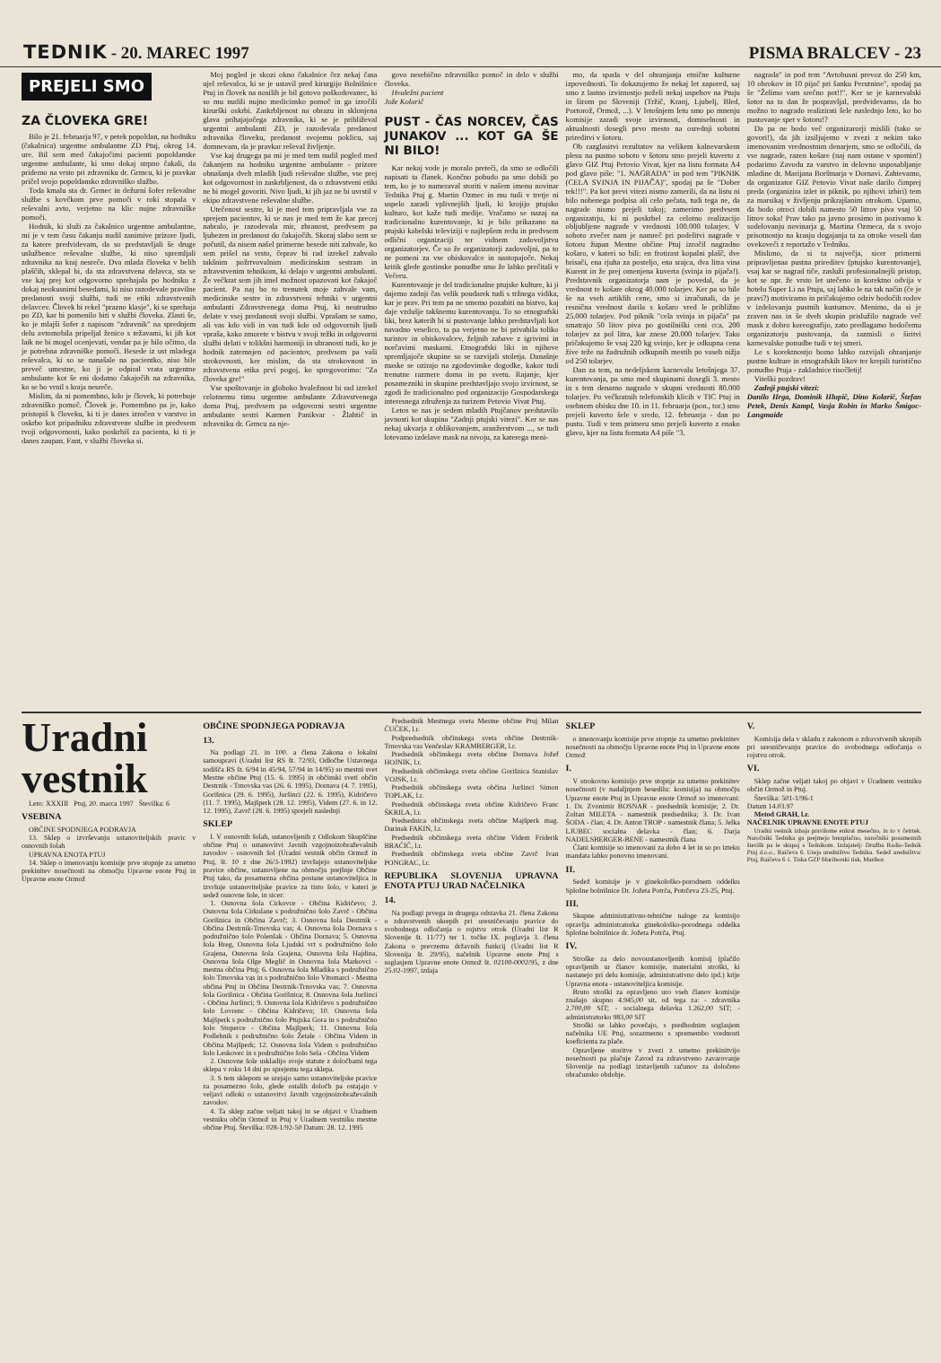TEDNIK - 20. MAREC 1997 PISMA BRALCEV - 23
PREJELI SMO
ZA ČLOVEKA GRE!
Bilo je 21. februarja 97, v petek popoldan, na hodniku (čakalnica) urgentne ambulantne ZD Ptuj, okrog 14. ure. Bil sem med čakajočimi pacienti popoldanske urgentne ambulante, ki smo dokaj strpno čakali, da pridemo na vrsto pri zdravniku dr. Grmcu, ki je pravkar pričel svojo popoldansko zdravniško službo.
Toda kmalu sta dr. Grmec in dežurni šofer reševalne službe s kovčkom prve pomoči v roki stopala v reševalni avto, verjetno na klic nujne zdravniške pomoči.
Hodnik, ki služi za čakalnico urgentne ambulantne, mi je v tem času čakanju nudil zanimive prizore ljudi, za katere predvidevam, da so predstavljali še druge uslužbence reševalne službe, ki niso spremljali zdravnika na kraj nesreče. Dva mlada človeka v belih plaščih, sklepal bi, da sta zdravstvena delavca, sta se vse kaj prej kot odgovorno sprehajala po hodniku z dokaj neokusnimi besedami, ki niso razodevale pravilne predanosti svoji službi, tudi ne etiki zdravstvenih delavcev. Človek bi rekel "prazno klasje", ki se sprehaja po ZD, kar bi pomenilo biti v službi človeka. Zlasti še, ko je mlajši šofer z napisom "zdravnik" na sprednjem delu avtomobila pripeljal ženico s težavami, ki jih kot laik ne bi mogel ocenjevati, vendar pa je bilo očitno, da je potrebna zdravniške pomoči. Besede iz ust mladega reševalca, ki so se nanašale na pacientko, niso bile preveč umestne, ko ji je odpiral vrata urgentne ambulante kot še eni dodatno čakajočih na zdravnika, ko se bo vrnil s kraja nesreče.
Mislim, da ni pomembno, kdo je človek, ki potrebuje zdravniško pomoč. Človek je. Pomembno pa je, kako pristopiš k človeku, ki ti je danes izročen v varstvo in oskrbo kot pripadniku zdravstvene službe in predvsem tvoji odgovornosti, kako poskrbiš za pacienta, ki ti je danes zaupan. Fant, v službi človeka si.
Moj pogled je skozi okno čakalnice čez nekaj časa ujel reševalca, ki se je ustavil pred kirurgijo Bolnišnice Ptuj in človek na nosilih je bil gotovo poškodovanec, ki so mu nudili nujno medicinsko pomoč in ga izročili kirurški oskrbi. Zaskrbljenost na obrazu in sklonjena glava prihajajočega zdravnika, ki se je približeval urgentni ambulanti ZD, je razodevala predanost zdravnika človeku, predanost svojemu poklicu, saj domnevam, da je pravkar reševal življenje.
Vse kaj drugega pa mi je med tem nudil pogled med čakanjem na hodniku urgentne ambulante - prizore obnašanja dveh mladih ljudi reševalne službe, vse prej kot odgovornost in zaskrbljenost, da o zdravstveni etiki ne bi mogel govoriti. Nivo ljudi, ki jih jaz ne bi uvrstil v ekipo zdravstvene reševalne službe.
Utečenost sestre, ki je med tem pripravljala vse za sprejem pacientov, ki se nas je med tem že kar precej nabralo, je razodevala mir, zbranost, predvsem pa ljubezen in predanost do čakajočih. Skoraj slabo sem se počutil, da nisem našel primerne besede niti zahvale, ko sem prišel na vrsto, čeprav bi rad izrekel zahvalo takšnim požrtvovalnim medicinskim sestram in zdravstvenim tehnikom, ki delajo v urgentni ambulanti. Že večkrat sem jih imel možnost opazovati kot čakajoč pacient. Pa naj bo to trenutek moje zahvale vam, medicinske sestre in zdravstveni tehniki v urgentni ambulanti Zdravstvenega doma Ptuj, ki neutrudno delate v vsej predanosti svoji službi. Vprašam se samo, ali vas kdo vidi in vas tudi kdo od odgovornih ljudi vpraša, kako zmorete v bistvu v svoji težki in odgovorni službi delati v tolikšni harmoniji in ubranosti tudi, ko je hodnik zatemnjen od pacientov, predvsem pa vaši strokovnosti, ker mislim, da sta strokovnost in zdravstvena etika prvi pogoj, ko spregovorimo: "Za človeka gre!"
Vse spoštovanje in globoko hvaležnost bi rad izrekel celotnemu timu urgentne ambulante Zdravstvenega doma Ptuj, predvsem pa odgovorni sestri urgentne ambulante sestri Karmen Panikvar - Žlahtič in zdravniku dr. Grmcu za nje-
govo nesebično zdravniško pomoč in delo v službi človeka.
Hvaležni pacient
Jože Kolarič
PUST - ČAS NORCEV, ČAS JUNAKOV ... KOT GA ŠE NI BILO!
Kar nekaj vode je moralo preteči, da smo se odločili napisati ta članek. Končno pobudo pa smo dobili po tem, ko je to nameraval storiti v našem imenu novinar Tednika Ptuj g. Martin Ozmec in mu tudi v tretje ni uspelo zaradi vplivnejših ljudi, ki krojijo ptujsko kulturo, kot kaže tudi medije. Vračamo se nazaj na tradicionalno kurentovanje, ki je bilo prikazano na ptujski kabelski televiziji v najlepšem redu in predvsem odlični organizaciji ter vidnem zadovoljstvu organizatorjev. Če so že organizatorji zadovoljni, pa to ne pomeni za vse obiskovalce in nastopajoče. Nekaj kritik glede gostinske ponudbe smo že lahko prečitali v Večeru.
Kurentovanje je del tradicionalne ptujske kulture, ki ji dajemo zadnji čas velik poudarek tudi s tržnega vidika, kar je prav. Pri tem pa ne smemo pozabiti na bistvo, kaj daje vzdušje takšnemu kurentovanju. To so etnografski liki, brez katerih bi si pustovanje lahko predstavljali kot navadno veselico, ta pa verjetno ne bi privabila toliko turistov in obiskovalcev, željnih zabave z igrivimi in norčavimi maskami. Etnografski liki in njihove spremljajoče skupine so se razvijali stoletja. Današnje maske se ozirajo na zgodovinske dogodke, kakor tudi trenutne razmere doma in po svetu. Rajanje, kjer posamezniki in skupine predstavljajo svojo izvirnost, se zgodi že tradicionalno pod organizacijo Gospodarskega interesnega združenja za turizem Petovio Vivat Ptuj.
Letos se nas je sedem mladih Ptujčanov predstavilo javnosti kot skupina "Zadnji ptujski vitezi". Ker se nas nekaj ukvarja z oblikovanjem, aranžerstvom ..., se tudi lotevamo izdelave mask na nivoju, za katerega meni-
mo, da spada v del ohranjanja etnične kulturne izpovednosti. To dokazujemo že nekaj let zapored, saj smo z lastno izvirnostjo poželi nekaj uspehov na Ptuju in širom po Sloveniji (Tržič, Kranj, Ljubelj, Bled, Portorož, Ormož, ...). V letošnjem letu smo po mnenju komisije zaradi svoje izvirnosti, domiselnosti in aktualnosti dosegli prvo mesto na osrednji sobotni prireditvi v šotoru.
Ob razglasitvi rezultatov na velikem kalnevarskem plesu na pustno soboto v šotoru smo prejeli kuverto z glavo GIZ Ptuj Petovio Vivat, kjer na listu formata A4 pod glavo piše: "1. NAGRADA" in pod tem "PIKNIK (CELA SVINJA IN PIJAČA)", spodaj pa še "Dober tek!!!". Pa kot previ vitezi nismo zamerili, da na listu ni bilo nobenega podpisa ali celo pečata, tudi tega ne, da nagrade nismo prejeli takoj; zamerimo predvsem organizatrju, ki ni poskrbel za celotno realizacijo obljubljene nagrade v vrednosti 100.000 tolarjev. V soboto zvečer nam je namreč pri podelitvi nagrade v šotoru župan Mestne občine Ptuj izročil nagradno košaro, v kateri so bili: en frotirast kopalni plašč, dve brisači, ena rjuha za posteljo, ena srajca, dva litra vina Kurent in že prej omenjena kuverta (svinja in pijača!). Predstavnik organizatorja nam je povedal, da je vrednost te košare okrog 40.000 tolarjev. Ker pa so bile še na vseh artiklih cene, smo si izračunali, da je resnična vrednost darila s košaro vred le približno 25.000 tolarjev. Pod piknik "cela svinja in pijača" pa smatrajo 50 litov piva po gostilniški ceni cca. 200 tolarjev za pol litra, kar znese 20.000 tolarjev. Tako pričakujemo še vsaj 220 kg svinjo, ker je odkupna cena žive teže na žadružnih odkupnih mestih po vaseh nižja od 250 tolarjev.
Dan za tem, na nedeljskem karnevalu letošnjega 37. kurentovanja, pa smo med skupinami dosegli 3. mesto in s tem denarno nagrado v skupni vrednosti 80.000 tolarjev. Po večkratnih telefonskih klicih v TIC Ptuj in osebnem obisku dne 10. in 11. februarja (pon., tor.) smo prejeli kuverto šele v sredo, 12. februarja - dan po pustu. Tudi v tem primeru smo prejeli kuverto z enako glavo, kjer na listu formata A4 piše "3.
nagrada" in pod tem "Avtobusni prevoz do 250 km, 10 obrokov in 10 pijač pri šanku Perutnine", spodaj pa še "Želimo vam srečno pot!!". Ker se je karnevalski šotor na ta dan že pospravljal, predvidevamo, da bo možno to nagrado realizirati šele naslednjo leto, ko bo pustovanje spet v šotoru!?
Da pa ne bodo več organizarorji mislili (tako se govori!), da jih izsiljujemo v zvezi z nekim tako imenovanim vrednostnim denarjem, smo se odločili, da vse nagrade, razen košare (naj nam ostane v spomin!) podarimo Zavodu za varstvo in delovno usposabljanje mladine dr. Marijana Borštnarja v Dornavi. Zahtevamo, da organizator GIZ Petovio Vivat naše darilo čimprej preda (organizira izlet in piknik, po njihovi izbiri) tem za marsikaj v življenju prikrajšanim otrokom. Upamo, da bodo otroci dobili namesto 50 litrov piva vsaj 50 litrov soka! Prav tako pa javno prosimo in pozivamo k sodelovanju novinarja g. Martina Ozmeca, da s svojo prisotnostjo na krasju dogajanja ta za otroke veseli dan ovekoveči z reportažo v Tedniku.
Mislimo, da si ta največja, sicer primerni pripravljenaa pustna prireditev (ptujsko kurentovanje), vsaj kar se nagrad tiče, zasluži profesionalnejši pristop, kot se npr. že vrsto let utečeno in korektno odvija v hotelu Super Li na Ptuju, saj lahko le na tak način (če je pravi?) motiviramo in pričakujemo odziv bodočih rodov v izdelovanju pustnih kustumov. Menimo, da si je zraven nas in še dveh skupin prislužilo nagrade več mask z dobro koreografijo, zato predlagamo bodočemu organizatorju pustovanja, da razmisli o širitvi karnevalske ponudbe tudi v tej smeri.
Le s korektnostjo bomo lahko razvijali ohranjanje pustne kulture in etnografskih likov ter krepili turistično ponudbo Ptuja - zakladnice tisočletij!
Viteški pozdrav!
Zadnji ptujski vitezi:
Danilo Hrga, Dominik Hlupič, Dino Kolarič, Štefan Petek, Denis Kampl, Vasja Robin in Marko Šmigoc-Langmaide
Uradni vestnik
Leto: XXXIII Ptuj, 20. marca 1997 Številka: 6
VSEBINA
OBČINE SPODNJEGA PODRAVJA
13. Sklep o izvrševanju ustanoviteljskih pravic v osnovnih šolah
UPRAVNA ENOTA PTUJ
14. Sklep o imenovanju komisije prve stopnje za umetno prekinitev nosečnosti na območju Upravne enote Ptuj in Upravne enote Ormož
OBČINE SPODNJEGA PODRAVJA
13.
Na podlagi 21. in 100. a člena Zakona o lokalni samoupravi (Uradni list RS št. 72/93, Odločbe Ustavnega sodišča RS št. 6/94 in 45/94, 57/94 in 14/95) so mestni svet Mestne občine Ptuj (15. 6. 1995) in občinski sveti občin Destrnik - Trnovska vas (26. 6. 1995), Dornava (4. 7. 1995), Gorišnica (29. 6. 1995), Juršinci (22. 6. 1995), Kidričevo (11. 7. 1995), Majšperk (28. 12. 1995), Videm (27. 6. in 12. 12. 1995), Zavrč (28. 6. 1995) sprejeli naslednji
SKLEP
I. V osnovnih šolah, ustanovljenih z Odlokom Skupščine občine Ptuj o ustanovitvi Javnih vzgojnoizobraževalnih zavodov - osnovnih šol (Uradni vestnik občin Ormož in Ptuj, št. 10 z dne 26/3-1992) izvršujejo ustanoviteljske pravice občine, ustanovljene na območju prejšnje Občine Ptuj tako, da posamezna občina postane ustanoviteljica in izvršuje ustanoviteljske pravice za tisto šolo, v kateri je sedež osnovne šole, in sicer:
1. Osnovna šola Cirkovce - Občina Kidričevo; 2. Osnovna šola Cirkulane s podružnično šolo Zavrč - Občina Gorišnica in Občina Zavrč; 3. Osnovna šola Destrnik - Občina Destrnik-Trnovska vas; 4. Osnovna šola Dornava s podružnično šolo Polenšak - Občina Dornava; 5. Osnovna šola Breg, Osnovna šola Ljudski vrt s podružnično šolo Grajena, Osnovna šola Grajena, Osnovna šola Hajdina, Osnovna šola Olge Meglič in Osnovna šola Markovci - mestna občina Ptuj; 6. Osnovna šola Mladika s podružnično šolo Trnovska vas in s podružnično šolo Vitomarci - Mestna občina Ptuj in Občina Destrnik-Trnovska vas; 7. Osnovna šola Gorišnica - Občina Gorišnica; 8. Osnovna šola Juršinci - Občina Juršinci; 9. Osnovna šola Kidričevo s podružnično šolo Lovrenc - Občina Kidričevo; 10. Osnovna šola Majšperk s podružnično šolo Ptujska Gora in s podružnično šolo Stoperce - Občina Majšperk; 11. Osnovna šola Podlehnik s podružnično šolo Žetale - Občina Videm in Občina Majšperk; 12. Osnovna šola Videm s podružnično šolo Leskovec in s podružnično šolo Sela - Občina Videm
2. Osnovne šole uskladijo svoje statute z določbami tega sklepa v roku 14 dni po sprejemu tega sklepa.
3. S tem sklepom se urejajo samo ustanoviteljske pravice za posamezno šolo, glede ostalih določb pa ostajajo v veljavi odloki o ustanovitvi Javnih vzgojnoizobraževalnih zavodov.
4. Ta sklep začne veljati takoj in se objavi v Uradnem vestniku občin Ormož in Ptuj v Uradnem vestniku mestne občine Ptuj. Številka: 028-1/92-50 Datum: 28. 12. 1995
Predsednik Mestnega sveta Mestne občine Ptuj Milan ČUČEK, l.r.
Podpredsednik občinskega sveta občine Destrnik-Trnovska vas Venčeslav KRAMBERGER, l.r.
Predsednik občinskega sveta občine Dornava Jožef HOJNIK, l.r.
Predsednik občinskega sveta občine Gorišnica Stanislav VOJSK, l.r.
Predsednik občinskega sveta občina Juršinci Simon TOPLAK, l.r.
Predsednik občinskega sveta občine Kidričevo Franc ŠKRILA, l.r.
Predsednica občinskega sveta občine Majšperk mag. Darinak FAKIN, l.r.
Predsednik občinskega sveta občine Videm Friderik BRAČIČ, l.r.
Predsednik občinskega sveta občine Zavrč Ivan PONGRAC, l.r.
REPUBLIKA SLOVENIJA UPRAVNA ENOTA PTUJ URAD NAČELNIKA
14.
Na podlagi prvega in drugega odstavka 21. člena Zakona o zdravstvenih ukrepih pri uresničevanju pravice do svobodnega odločanja o rojstvu otrok (Uradni list R Slovenije št. 11/77) ter 1. točke IX. poglavja 3. člena Zakona o prevzemu državnih funkcij (Uradni list R Slovenija št. 29/95), načelnik Upravne enote Ptuj s soglasjem Upravne enote Ormož št. 02100-0002/95, z dne 25.02-1997, izdaja
SKLEP
o imenovanju komisije prve stopnje za umetno prekinitev nosečnosti na območju Upravne enote Ptuj in Upravne enote Ormož
I.
V strokovno komisijo prve stopnje za umetno prekinitev nosečnosti (v nadaljnjem besedilu: komisija) na območju Upravne enote Ptuj in Upravne enote Ormož so imenovani: 1. Dr. Zvonimir BOSNAR - predsednik komisije; 2. Dr. Zoltan MILETA - namestnik predsednika; 3. Dr. Ivan ŠODA - član; 4. Dr. Anton TROP - namestnik člana; 5. Jelka LJUBEC socialna delavka - član; 6. Darja NADELSBERGER-BENE - namestnik člana
Člani komisije so imenovani za dobo 4 let in so po izteku mandata lahko ponovno imenovani.
II.
Sedež komisije je v ginekološko-porodnem oddelku Splošne bolnišnice Dr. Jožeta Potrča, Potrčeva 23-25, Ptuj.
III.
Skupne administrativno-tehnične naloge za komisijo opravlja administratorka ginekološko-porodnega oddelka Splošne bolnišnice dr. Jožeta Potrča, Ptuj.
IV.
Stroške za delo novoustanovljenih komisij (plačilo opravljenih ur članov komisije, materialni stroški, ki nastanejo pri delu komisije, administrativno delo ipd.) krije Upravna enota - ustanoviteljica komisije.
Bruto stroški za opravljeno uro vseh članov komisije znašajo skupno 4.945,00 sit, od tega za: - zdravnika 2.700,00 SIT; - socialnega delavka 1.262,00 SIT; - administratorko 983,00 SIT
Stroški se lahko povečajo, s predhodnim soglasjem načelnika UE Ptuj, sorazmerno s spremembo vrednosti koeficienta za plače.
Opravljene storitve v zvezi z umetno prekinitvijo nosečnosti pa plačuje Zavod za zdravstveno zavarovanje Slovenije na podlagi izstavljenih računov za določeno obračunsko obdobje.
V.
Komisija dela v skladu z zakonom o zdravstvenih ukrepih pri uresničevanju pravice do svobodnega odločanja o rojstvu otrok.
VI.
Sklep začne veljati takoj po objavi v Uradnem vestniku občin Ormož in Ptuj.
Številka: 501-1/96-1
Datum 14.03.97
Metod GRAH, l.r.
NAČELNIK UPRAVNE ENOTE PTUJ
Uradni vestnik izhaja pravilome enkrat mesečno, in to v četrtek. Naročniki Tednika ga prejmejo brezplačno, naročniki posameznih številk pa le skupaj s Tednikom. Izdajatelj: Družba Radio-Tednik Ptuj d.o.o., Raičeva 6. Ureja uredništvo Tednika. Sedež uredništva: Ptuj, Raičeva 6 1. Tiska GZP Mariborski tisk, Maribor.